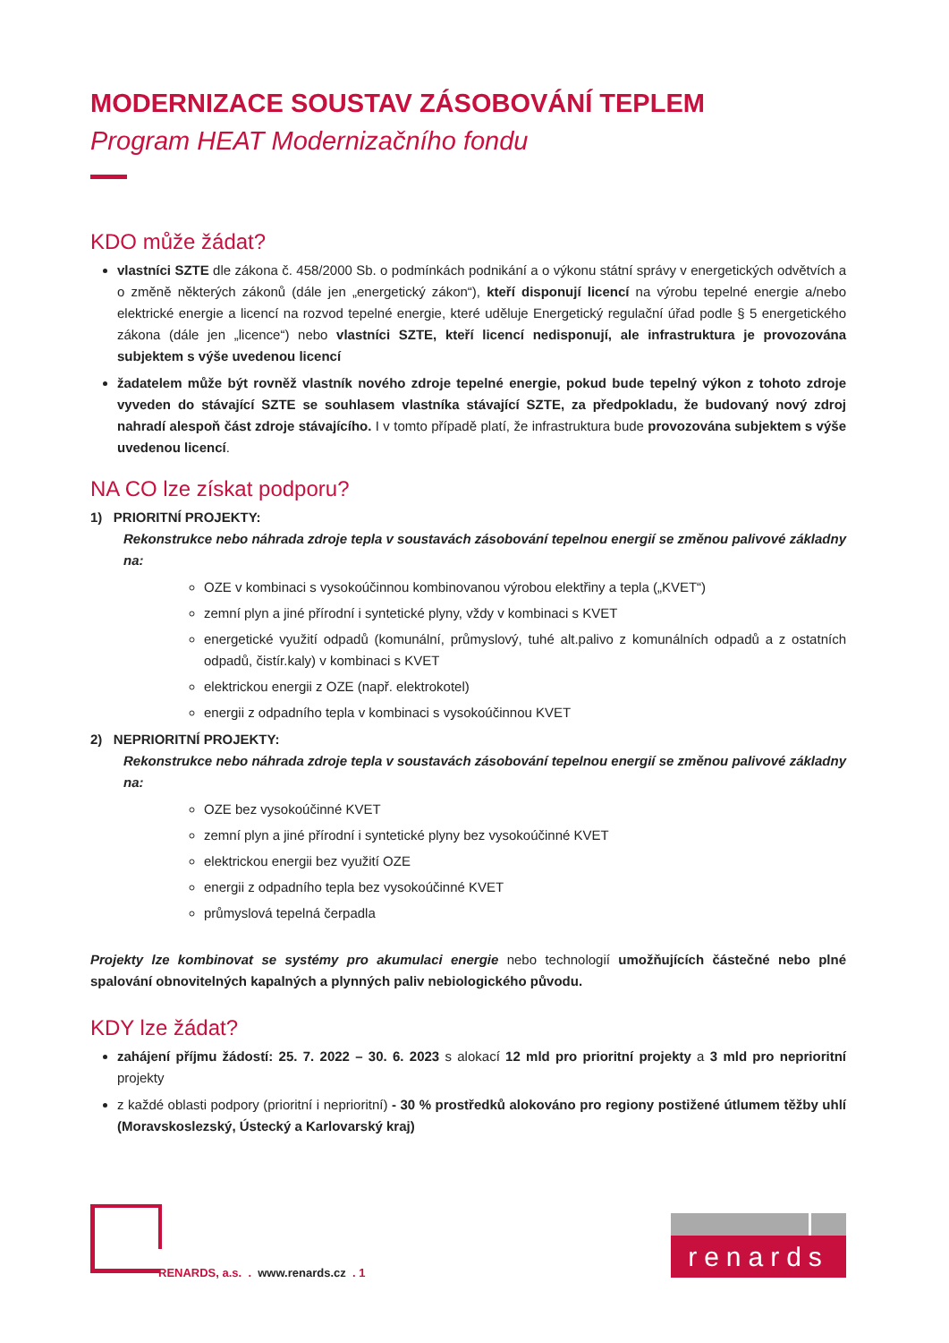MODERNIZACE SOUSTAV ZÁSOBOVÁNÍ TEPLEM
Program HEAT Modernizačního fondu
KDO může žádat?
vlastníci SZTE dle zákona č. 458/2000 Sb. o podmínkách podnikání a o výkonu státní správy v energetických odvětvích a o změně některých zákonů (dále jen „energetický zákon“), kteří disponují licencí na výrobu tepelné energie a/nebo elektrické energie a licencí na rozvod tepelné energie, které uděluje Energetický regulační úřad podle § 5 energetického zákona (dále jen „licence“) nebo vlastníci SZTE, kteří licencí nedisponují, ale infrastruktura je provozována subjektem s výše uvedenou licencí
žadatelem může být rovněž vlastník nového zdroje tepelné energie, pokud bude tepelný výkon z tohoto zdroje vyveden do stávající SZTE se souhlasem vlastníka stávající SZTE, za předpokladu, že budovaný nový zdroj nahradí alespoň část zdroje stávajícího. I v tomto případě platí, že infrastruktura bude provozována subjektem s výše uvedenou licencí.
NA CO lze získat podporu?
1) PRIORITNÍ PROJEKTY:
Rekonstrukce nebo náhrada zdroje tepla v soustavách zásobování tepelnou energií se změnou palivové základny na:
OZE v kombinaci s vysokoúčinnou kombinovanou výrobou elektřiny a tepla („KVET“)
zemní plyn a jiné přírodní i syntetické plyny, vždy v kombinaci s KVET
energetické využití odpadů (komunální, průmyslový, tuhé alt.palivo z komunálních odpadů a z ostatních odpadů, čistír.kaly) v kombinaci s KVET
elektrickou energii z OZE (např. elektrokotel)
energii z odpadního tepla v kombinaci s vysokoúčinnou KVET
2) NEPRIORITNÍ PROJEKTY:
Rekonstrukce nebo náhrada zdroje tepla v soustavách zásobování tepelnou energií se změnou palivové základny na:
OZE bez vysokoúčinné KVET
zemní plyn a jiné přírodní i syntetické plyny bez vysokoúčinné KVET
elektrickou energii bez využití OZE
energii z odpadního tepla bez vysokoúčinné KVET
průmyslová tepelná čerpadla
Projekty lze kombinovat se systémy pro akumulaci energie nebo technologií umožňujících částečné nebo plné spalování obnovitelných kapalných a plynných paliv nebiologického původu.
KDY lze žádat?
zahájení příjmu žádostí: 25. 7. 2022 – 30. 6. 2023 s alokací 12 mld pro prioritní projekty a 3 mld pro neprioritní projekty
z každé oblasti podpory (prioritní i neprioritní) - 30 % prostředků alokováno pro regiony postižené útlumem těžby uhlí (Moravskoslezský, Ústecký a Karlovarský kraj)
RENARDS, a.s. . www.renards.cz . 1
renards